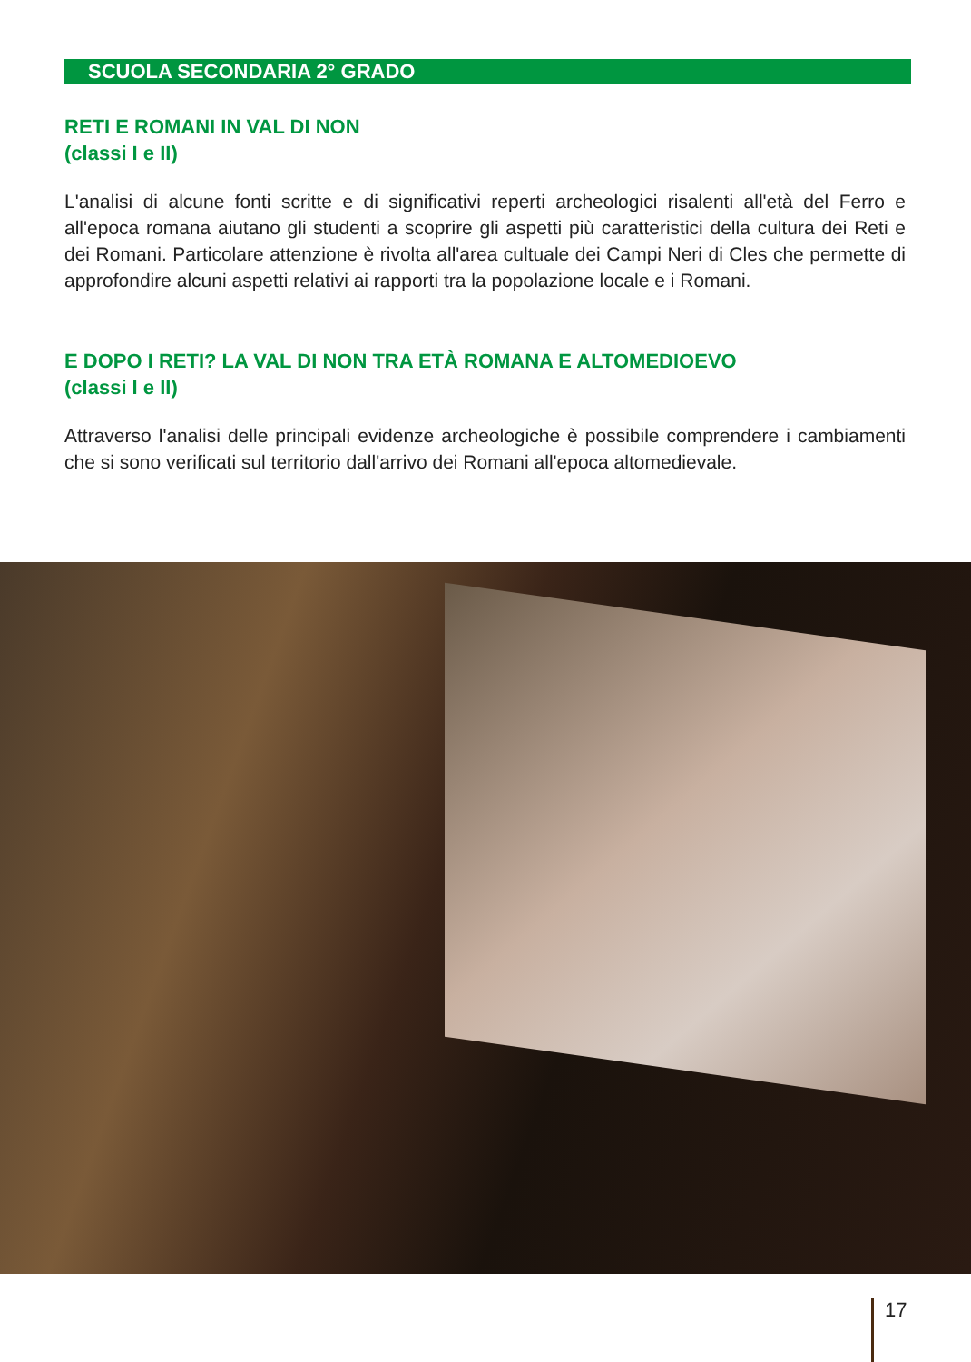SCUOLA SECONDARIA 2° GRADO
RETI E ROMANI IN VAL DI NON
(classi I e II)
L'analisi di alcune fonti scritte e di significativi reperti archeologici risalenti all'età del Ferro e all'epoca romana aiutano gli studenti a scoprire gli aspetti più caratteristici della cultura dei Reti e dei Romani. Particolare attenzione è rivolta all'area cultuale dei Campi Neri di Cles che permette di approfondire alcuni aspetti relativi ai rapporti tra la popolazione locale e i Romani.
E DOPO I RETI? LA VAL DI NON TRA ETÀ ROMANA E ALTOMEDIOEVO
(classi I e II)
Attraverso l'analisi delle principali evidenze archeologiche è possibile comprendere i cambiamenti che si sono verificati sul territorio dall'arrivo dei Romani all'epoca altomedievale.
17